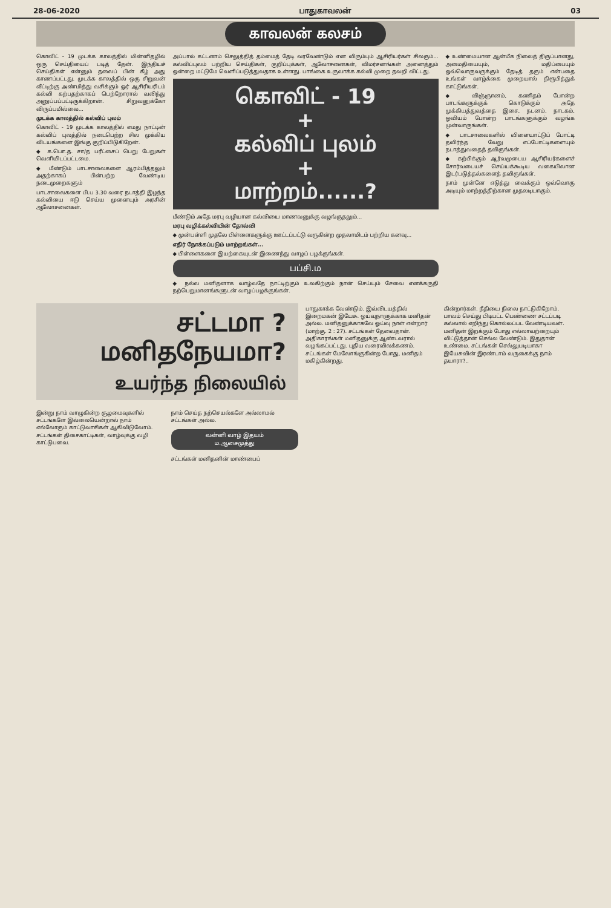28-06-2020 பாதுகாவலன் 03
காவலன் கலசம்
கொவிட் - 19 முடக்க காலத்தில் மின்னிதழில் ஒரு செய்தியைப் படித் தேன். இந்தியச் செய்திகள் என்னும் தலைப் பின் கீழ் அது காணப்பட்டது. முடக்க காலத்தில் ஒரு சிறுவன் வீட்டிற்கு அண்மித்து வசிக்கும் ஓர் ஆசிரியரிடம் கல்வி கற்பதற்காகப் பெற்றோரால் வலிந்து அனுப்பப்பட்டிருக்கிறான். சிறுவனுக்கோ விருப்பமில்லை...
முடக்க காலத்தில் கல்விப் புலம்
கொவிட் - 19 முடக்க காலத்தில் எமது நாட்டின் கல்விப் புலத்தில் நடைபெற்ற சில முக்கிய விடயங்களை இங்கு குறிப்பிடுகிறேன்.
◆ க.பொ.த. சா/த பரீட்சைப் பெறு பேறுகள் வெளியிடப்பட்டமை.
◆ மீண்டும் பாடசாலைகளை ஆரம்பித்தலும் அதற்காகப் பின்பற்ற வேண்டிய நடைமுறைகளும்
பாடசாலைகளை பி.ப 3.30 வரை நடாத்தி இழந்த கல்வியை ஈடு செய்ய முனையும் அரசின் ஆலோசனைகள்.
அப்பால் கட்டணம் செலுத்தித் தம்மைத் தேடி வரவேண்டும் என விரும்பும் ஆசிரியர்கள் சிலரும்... கல்விப்புலம் பற்றிய செய்திகள், குறிப்புக்கள், ஆலோசனைகள், விமர்சனங்கள் அனைத்தும் ஒன்றை மட்டுமே வெளிப்படுத்துவதாக உள்ளது. பாங்கை உருவாக்க கல்வி முறை தவறி விட்டது.
கொவிட் - 19
+
கல்விப் புலம்
+
மாற்றம்......?
மீண்டும் அதே மரபு வழியான கல்வியை மாணவனுக்கு வழங்குதலும்...
மரபு வழிக்கல்வியின் தோல்வி
◆ முன்பள்ளி முதலே பிள்ளைகளுக்கு ஊட்டப்பட்டு வருகின்ற முதலாமிடம் பற்றிய கனவு...
எதிர் நோக்கப்படும் மாற்றங்கள்...
◆ பிள்ளைகளை இயற்கையுடன் இணைந்து வாழப் பழக்குங்கள்.
பப்சி.ம
◆ நல்ல மனிதனாக வாழ்வதே நாட்டிற்கும் உலகிற்கும் நான் செய்யும் சேவை எனக்கருதி நற்பெறுமானங்களுடன் வாழப்பழக்குங்கள்.
◆ உண்மையான ஆன்மீக நிலைத் திருப்பானது, அமைதியையும், மதிப்பையும் ஒவ்வொருவருக்கும் தேடித் தரும் என்பதை உங்கள் வாழ்க்கை முறையால் நிரூபித்துக் காட்டுங்கள்.
◆ விஞ்ஞானம், கணிதம் போன்ற பாடங்களுக்குக் கொடுக்கும் அதே முக்கியத்துவத்தை இசை, நடனம், நாடகம், ஓவியம் போன்ற பாடங்களுக்கும் வழங்க முன்வாருங்கள்.
◆ பாடசாலைகளில் விளையாட்டுப் போட்டி தவிர்ந்த வேறு எப்போட்டிகளையும் நடாத்துவதைத் தவிருங்கள்.
◆ கற்பிக்கும் ஆர்வமுடைய ஆசிரியர்களைச் சோர்வடையச் செய்யக்கூடிய வகையிலான இடர்படுத்தல்களைத் தவிருங்கள்.
நாம் முன்னே எடுத்து வைக்கும் ஒவ்வொரு அடியும் மாற்றத்திற்கான முதலடியாகும்.
சட்டமா ?
மனிதநேயமா?
உயர்ந்த நிலையில்
இன்று நாம் வாழுகின்ற சூழமைவுகளில் சட்டங்களே இல்லையென்றால் நாம் எல்லோரும் காட்டுவாசிகள் ஆகிவிடுவோம். சட்டங்கள் திசைகாட்டிகள், வாழ்வுக்கு வழி காட்டுபவை.
நாம் செய்த நற்செயல்களே அல்லாமல் சட்டங்கள் அல்ல.
வன்னி வாழ் இதயம்
ம.ஆசைமுத்து
சட்டங்கள் மனிதனின் மாண்பைப்
பாதுகாக்க வேண்டும். இவ்விடயத்தில் இறைமகன் இயேசு. ஓய்வுநாளுக்காக மனிதன் அல்ல. மனிதனுக்காகவே ஓய்வு நாள் என்றார் (மாற்கு. 2 : 27). சட்டங்கள் தேவைதான். அதிகாரங்கள் மனிதனுக்கு ஆண்டவரால் வழங்கப்பட்டது. புதிய வரைவிலக்கணம். சட்டங்கள் மேலோங்குகின்ற போது, மனிதம் மகிழ்கின்றது.
கின்றார்கள். நீதியை நிலை நாட்டுகிறோம். பாவம் செய்து பிடிபட்ட பெண்ணை சட்டப்படி கல்லால் எறிந்து கொல்லப்பட வேண்டியவள். மனிதன் இறக்கும் போது எல்லாவற்றையும் விட்டுத்தான் செல்ல வேண்டும். இதுதான் உண்மை. சட்டங்கள் செல்லுபடியாகா இயேசுவின் இரண்டாம் வருகைக்கு நாம் தயாரா?..